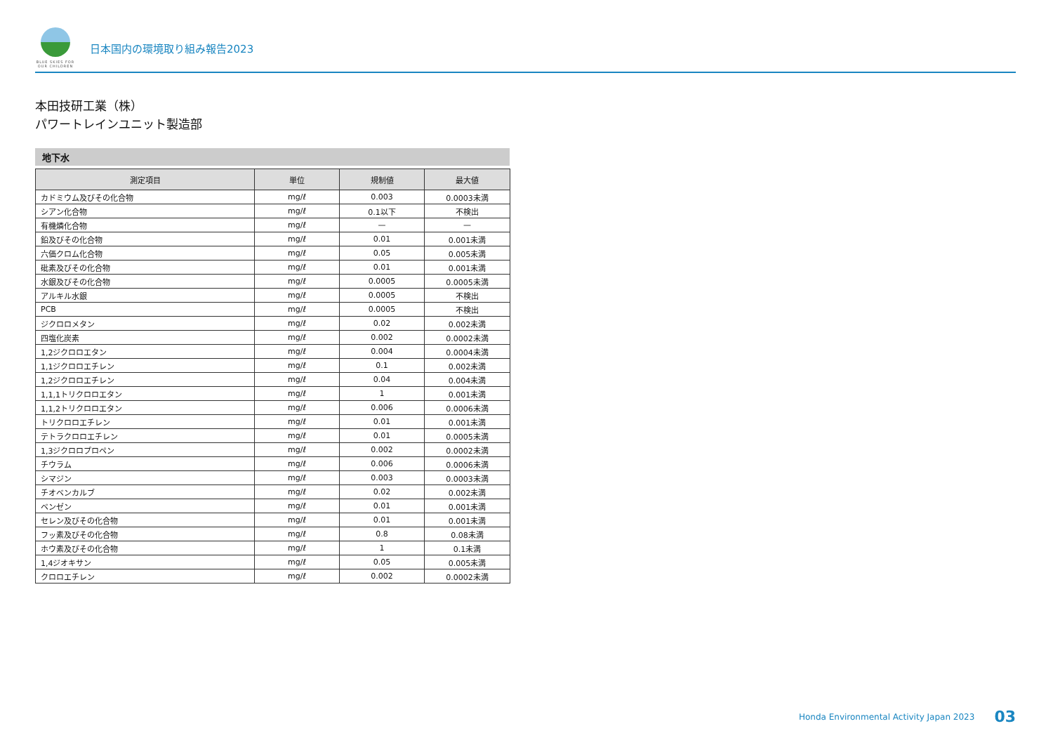BLUE SKIES FOR OUR CHILDREN
日本国内の環境取り組み報告2023
本田技研工業（株）
パワートレインユニット製造部
地下水
| 測定項目 | 単位 | 規制値 | 最大値 |
| --- | --- | --- | --- |
| カドミウム及びその化合物 | mg/ℓ | 0.003 | 0.0003未満 |
| シアン化合物 | mg/ℓ | 0.1以下 | 不検出 |
| 有機燐化合物 | mg/ℓ | — | — |
| 鉛及びその化合物 | mg/ℓ | 0.01 | 0.001未満 |
| 六価クロム化合物 | mg/ℓ | 0.05 | 0.005未満 |
| 砒素及びその化合物 | mg/ℓ | 0.01 | 0.001未満 |
| 水銀及びその化合物 | mg/ℓ | 0.0005 | 0.0005未満 |
| アルキル水銀 | mg/ℓ | 0.0005 | 不検出 |
| PCB | mg/ℓ | 0.0005 | 不検出 |
| ジクロロメタン | mg/ℓ | 0.02 | 0.002未満 |
| 四塩化炭素 | mg/ℓ | 0.002 | 0.0002未満 |
| 1,2ジクロロエタン | mg/ℓ | 0.004 | 0.0004未満 |
| 1,1ジクロロエチレン | mg/ℓ | 0.1 | 0.002未満 |
| 1,2ジクロロエチレン | mg/ℓ | 0.04 | 0.004未満 |
| 1,1,1トリクロロエタン | mg/ℓ | 1 | 0.001未満 |
| 1,1,2トリクロロエタン | mg/ℓ | 0.006 | 0.0006未満 |
| トリクロロエチレン | mg/ℓ | 0.01 | 0.001未満 |
| テトラクロロエチレン | mg/ℓ | 0.01 | 0.0005未満 |
| 1,3ジクロロプロペン | mg/ℓ | 0.002 | 0.0002未満 |
| チウラム | mg/ℓ | 0.006 | 0.0006未満 |
| シマジン | mg/ℓ | 0.003 | 0.0003未満 |
| チオベンカルブ | mg/ℓ | 0.02 | 0.002未満 |
| ベンゼン | mg/ℓ | 0.01 | 0.001未満 |
| セレン及びその化合物 | mg/ℓ | 0.01 | 0.001未満 |
| フッ素及びその化合物 | mg/ℓ | 0.8 | 0.08未満 |
| ホウ素及びその化合物 | mg/ℓ | 1 | 0.1未満 |
| 1,4ジオキサン | mg/ℓ | 0.05 | 0.005未満 |
| クロロエチレン | mg/ℓ | 0.002 | 0.0002未満 |
Honda Environmental Activity Japan 2023 03